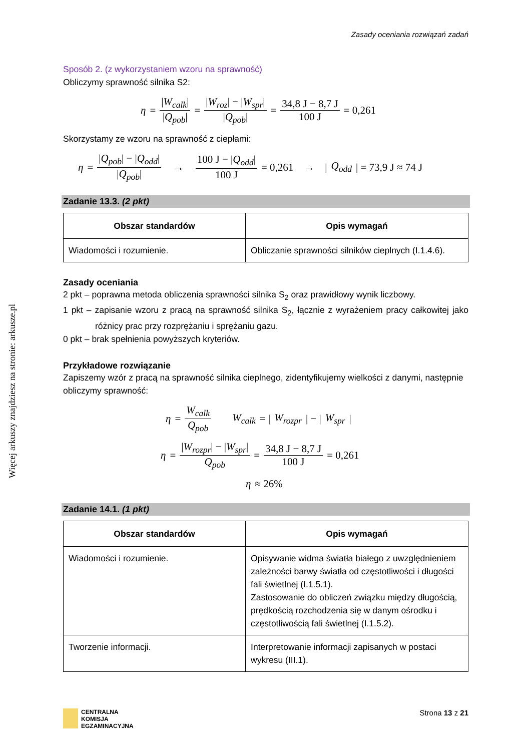Więcej arkuszy znajdziesz na stronie: arkusze.pl
Zasady oceniania rozwiązań zadań
Sposób 2. (z wykorzystaniem wzoru na sprawność)
Obliczymy sprawność silnika S2:
η = |W<sub>calk</sub>| |Q<sub>pob</sub>| = |W<sub>roz</sub>| − |W<sub>spr</sub>| |Q<sub>pob</sub>| = 34,8 J − 8,7 J 100 J = 0,261
Skorzystamy ze wzoru na sprawność z ciepłami:
η = |Q<sub>pob</sub>| − |Q<sub>odd</sub>| |Q<sub>pob</sub>| → 100 J − |Q<sub>odd</sub>| 100 J = 0,261 → | Q<sub>odd</sub> | = 73,9 J ≈ 74 J
Zadanie 13.3. (2 pkt)
| Obszar standardów | Opis wymagań |
| --- | --- |
| Wiadomości i rozumienie. | Obliczanie sprawności silników cieplnych (I.1.4.6). |
Zasady oceniania
2 pkt – poprawna metoda obliczenia sprawności silnika S<sub>2</sub> oraz prawidłowy wynik liczbowy.
1 pkt – zapisanie wzoru z pracą na sprawność silnika S<sub>2</sub>, łącznie z wyrażeniem pracy całkowitej jako różnicy prac przy rozprężaniu i sprężaniu gazu.
0 pkt – brak spełnienia powyższych kryteriów.
Przykładowe rozwiązanie
Zapiszemy wzór z pracą na sprawność silnika cieplnego, zidentyfikujemy wielkości z danymi, następnie obliczymy sprawność:
η = W<sub>calk</sub> Q<sub>pob</sub> W<sub>calk</sub> = | W<sub>rozpr</sub> | − | W<sub>spr</sub> |
η = |W<sub>rozpr</sub>| − |W<sub>spr</sub>| Q<sub>pob</sub> = 34,8 J − 8,7 J 100 J = 0,261
η ≈ 26%
Zadanie 14.1. (1 pkt)
| Obszar standardów | Opis wymagań |
| --- | --- |
| Wiadomości i rozumienie. | Opisywanie widma światła białego z uwzględnieniem zależności barwy światła od częstotliwości i długości fali świetlnej (I.1.5.1). Zastosowanie do obliczeń związku między długością, prędkością rozchodzenia się w danym ośrodku i częstotliwością fali świetlnej (I.1.5.2). |
| Tworzenie informacji. | Interpretowanie informacji zapisanych w postaci wykresu (III.1). |
CENTRALNA
KOMISJA
EGZAMINACYJNA
Strona 13 z 21